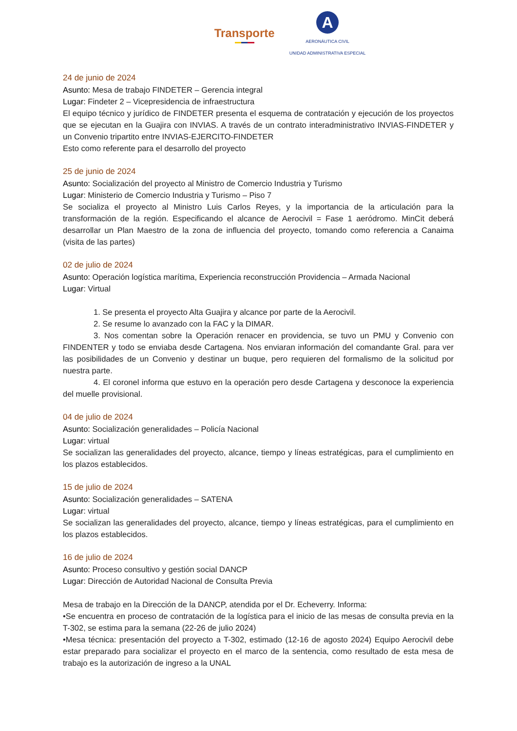Transporte
A
AERONÁUTICA CIVIL
UNIDAD ADMINISTRATIVA ESPECIAL
24 de junio de 2024
Asunto: Mesa de trabajo FINDETER – Gerencia integral
Lugar: Findeter 2 – Vicepresidencia de infraestructura
El equipo técnico y jurídico de FINDETER presenta el esquema de contratación y ejecución de los proyectos que se ejecutan en la Guajira con INVIAS. A través de un contrato interadministrativo INVIAS-FINDETER y un Convenio tripartito entre INVIAS-EJERCITO-FINDETER
Esto como referente para el desarrollo del proyecto
25 de junio de 2024
Asunto: Socialización del proyecto al Ministro de Comercio Industria y Turismo
Lugar: Ministerio de Comercio Industria y Turismo – Piso 7
Se socializa el proyecto al Ministro Luis Carlos Reyes, y la importancia de la articulación para la transformación de la región. Especificando el alcance de Aerocivil = Fase 1 aeródromo. MinCit deberá desarrollar un Plan Maestro de la zona de influencia del proyecto, tomando como referencia a Canaima (visita de las partes)
02 de julio de 2024
Asunto: Operación logística marítima, Experiencia reconstrucción Providencia – Armada Nacional
Lugar: Virtual
1. Se presenta el proyecto Alta Guajira y alcance por parte de la Aerocivil.
2. Se resume lo avanzado con la FAC y la DIMAR.
3. Nos comentan sobre la Operación renacer en providencia, se tuvo un PMU y Convenio con FINDENTER y todo se enviaba desde Cartagena. Nos enviaran información del comandante Gral. para ver las posibilidades de un Convenio y destinar un buque, pero requieren del formalismo de la solicitud por nuestra parte.
4. El coronel informa que estuvo en la operación pero desde Cartagena y desconoce la experiencia del muelle provisional.
04 de julio de 2024
Asunto: Socialización generalidades – Policía Nacional
Lugar: virtual
Se socializan las generalidades del proyecto, alcance, tiempo y líneas estratégicas, para el cumplimiento en los plazos establecidos.
15 de julio de 2024
Asunto: Socialización generalidades – SATENA
Lugar: virtual
Se socializan las generalidades del proyecto, alcance, tiempo y líneas estratégicas, para el cumplimiento en los plazos establecidos.
16 de julio de 2024
Asunto: Proceso consultivo y gestión social DANCP
Lugar: Dirección de Autoridad Nacional de Consulta Previa
Mesa de trabajo en la Dirección de la DANCP, atendida por el Dr. Echeverry. Informa:
•Se encuentra en proceso de contratación de la logística para el inicio de las mesas de consulta previa en la T-302, se estima para la semana (22-26 de julio 2024)
•Mesa técnica: presentación del proyecto a T-302, estimado (12-16 de agosto 2024) Equipo Aerocivil debe estar preparado para socializar el proyecto en el marco de la sentencia, como resultado de esta mesa de trabajo es la autorización de ingreso a la UNAL